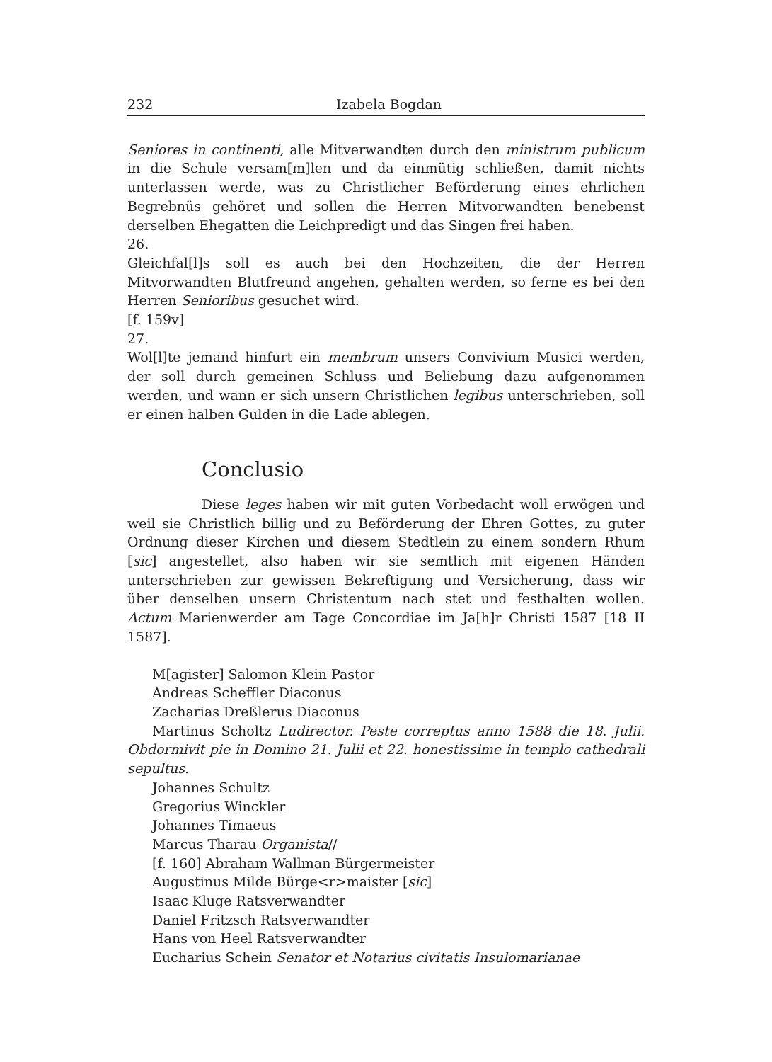232 Izabela Bogdan
Seniores in continenti, alle Mitverwandten durch den ministrum publicum in die Schule versam[m]len und da einmütig schließen, damit nichts unterlassen werde, was zu Christlicher Beförderung eines ehrlichen Begrebnüs gehöret und sollen die Herren Mitvorwandten benebenst derselben Ehegatten die Leichpredigt und das Singen frei haben.
26.
Gleichfal[l]s soll es auch bei den Hochzeiten, die der Herren Mitvorwandten Blutfreund angehen, gehalten werden, so ferne es bei den Herren Senioribus gesuchet wird.
[f. 159v]
27.
Wol[l]te jemand hinfurt ein membrum unsers Convivium Musici werden, der soll durch gemeinen Schluss und Beliebung dazu aufgenommen werden, und wann er sich unsern Christlichen legibus unterschrieben, soll er einen halben Gulden in die Lade ablegen.
Conclusio
Diese leges haben wir mit guten Vorbedacht woll erwögen und weil sie Christlich billig und zu Beförderung der Ehren Gottes, zu guter Ordnung dieser Kirchen und diesem Stedtlein zu einem sondern Rhum [sic] angestellet, also haben wir sie semtlich mit eigenen Händen unterschrieben zur gewissen Bekreftigung und Versicherung, dass wir über denselben unsern Christentum nach stet und festhalten wollen. Actum Marienwerder am Tage Concordiae im Ja[h]r Christi 1587 [18 II 1587].
M[agister] Salomon Klein Pastor
Andreas Scheffler Diaconus
Zacharias Dreßlerus Diaconus
Martinus Scholtz Ludirector. Peste correptus anno 1588 die 18. Julii. Obdormivit pie in Domino 21. Julii et 22. honestissime in templo cathedrali sepultus.
Johannes Schultz
Gregorius Winckler
Johannes Timaeus
Marcus Tharau Organista//
[f. 160] Abraham Wallman Bürgermeister
Augustinus Milde Bürge<r>maister [sic]
Isaac Kluge Ratsverwandter
Daniel Fritzsch Ratsverwandter
Hans von Heel Ratsverwandter
Eucharius Schein Senator et Notarius civitatis Insulomarianae